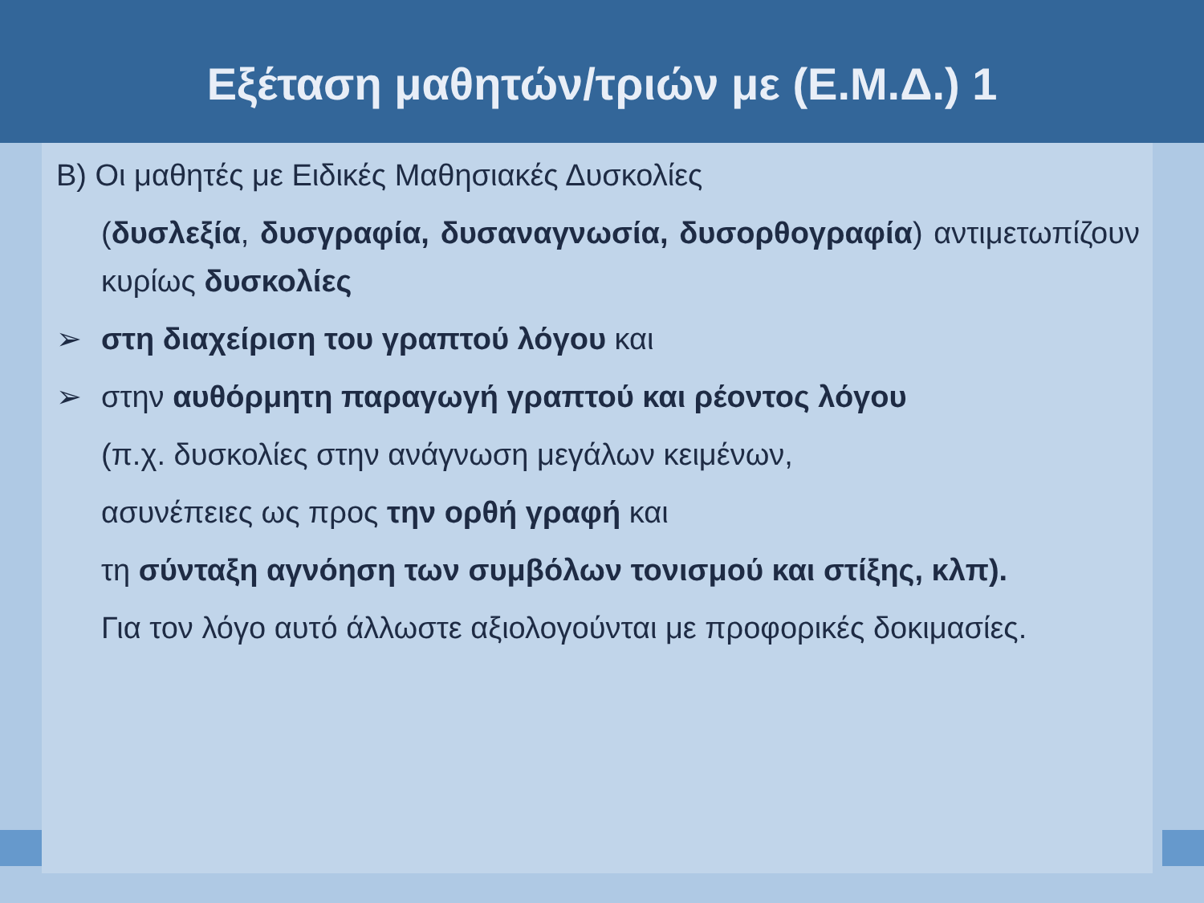Εξέταση μαθητών/τριών με (Ε.Μ.Δ.) 1
Β) Οι μαθητές με Ειδικές Μαθησιακές Δυσκολίες
(δυσλεξία, δυσγραφία, δυσαναγνωσία, δυσορθογραφία) αντιμετωπίζουν κυρίως δυσκολίες
➢ στη διαχείριση του γραπτού λόγου και
➢ στην αυθόρμητη παραγωγή γραπτού και ρέοντος λόγου
(π.χ. δυσκολίες στην ανάγνωση μεγάλων κειμένων,
ασυνέπειες ως προς την ορθή γραφή και
τη σύνταξη αγνόηση των συμβόλων τονισμού και στίξης, κλπ).
Για τον λόγο αυτό άλλωστε αξιολογούνται με προφορικές δοκιμασίες.